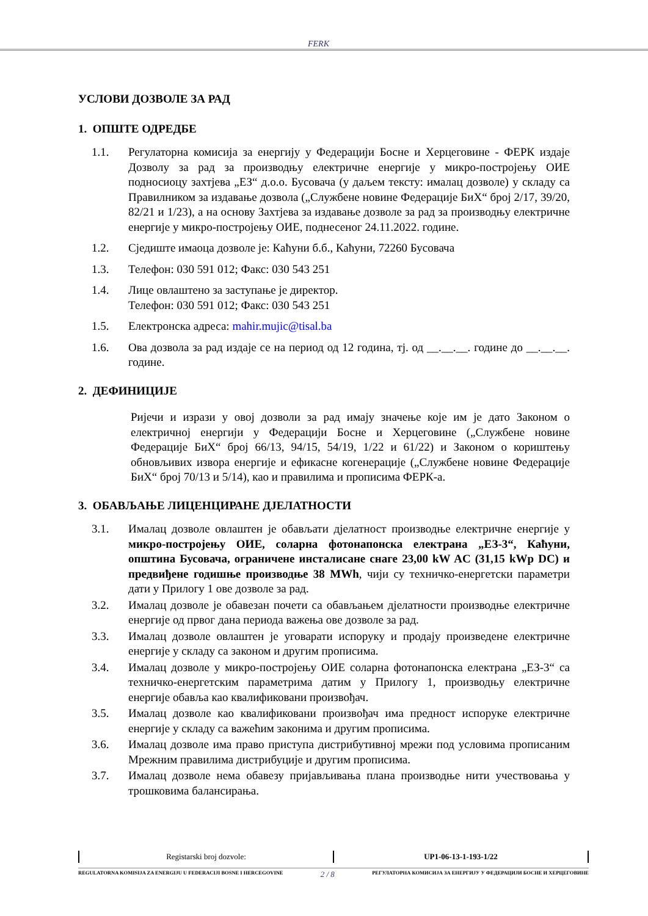FERK
УСЛОВИ ДОЗВОЛЕ ЗА РАД
1. ОПШТЕ ОДРЕДБЕ
1.1. Регулаторна комисија за енергију у Федерацији Босне и Херцеговине - ФЕРК издаје Дозволу за рад за производњу електричне енергије у микро-постројењу ОИЕ подносиоцу захтјева „ЕЗ“ д.о.о. Бусовача (у даљем тексту: ималац дозволе) у складу са Правилником за издавање дозвола („Службене новине Федерације БиХ“ број 2/17, 39/20, 82/21 и 1/23), а на основу Захтјева за издавање дозволе за рад за производњу електричне енергије у микро-постројењу ОИЕ, поднесеног 24.11.2022. године.
1.2. Сједиште имаоца дозволе је: Каћуни б.б., Каћуни, 72260 Бусовача
1.3. Телефон: 030 591 012; Факс: 030 543 251
1.4. Лице овлаштено за заступање је директор.
Телефон: 030 591 012; Факс: 030 543 251
1.5. Електронска адреса: mahir.mujic@tisal.ba
1.6. Ова дозвола за рад издаје се на период од 12 година, тј. од __.__.__. године до __.__.__. године.
2. ДЕФИНИЦИЈЕ
Ријечи и изрази у овој дозволи за рад имају значење које им је дато Законом о електричној енергији у Федерацији Босне и Херцеговине („Службене новине Федерације БиХ“ број 66/13, 94/15, 54/19, 1/22 и 61/22) и Законом о кориштењу обновљивих извора енергије и ефикасне когенерације („Службене новине Федерације БиХ“ број 70/13 и 5/14), као и правилима и прописима ФЕРК-а.
3. ОБАВЉАЊЕ ЛИЦЕНЦИРАНЕ ДЈЕЛАТНОСТИ
3.1. Ималац дозволе овлаштен је обављати дјелатност производње електричне енергије у микро-постројењу ОИЕ, соларна фотонапонска електрана „ЕЗ-3“, Каћуни, општина Бусовача, ограничене инсталисане снаге 23,00 kW AC (31,15 kWp DC) и предвиђене годишње производње 38 MWh, чији су техничко-енергетски параметри дати у Прилогу 1 ове дозволе за рад.
3.2. Ималац дозволе је обавезан почети са обављањем дјелатности производње електричне енергије од првог дана периода важења ове дозволе за рад.
3.3. Ималац дозволе овлаштен је уговарати испоруку и продају произведене електричне енергије у складу са законом и другим прописима.
3.4. Ималац дозволе у микро-постројењу ОИЕ соларна фотонапонска електрана „ЕЗ-3“ са техничко-енергетским параметрима датим у Прилогу 1, производњу електричне енергије обавља као квалификовани произвођач.
3.5. Ималац дозволе као квалификовани произвођач има предност испоруке електричне енергије у складу са важећим законима и другим прописима.
3.6. Ималац дозволе има право приступа дистрибутивној мрежи под условима прописаним Мрежним правилима дистрибуције и другим прописима.
3.7. Ималац дозволе нема обавезу пријављивања плана производње нити учествовања у трошковима балансирања.
| Registarski broj dozvole: | UP1-06-13-1-193-1/22 |
REGULATORNA KOMISIJA ZA ENERGIJU U FEDERACIJI BOSNE I HERCEGOVINE 2 / 8 РЕГУЛАТОРНА КОМИСИЈА ЗА ЕНЕРГИЈУ У ФЕДЕРАЦИЈИ БОСНЕ И ХЕРЦЕГОВИНЕ